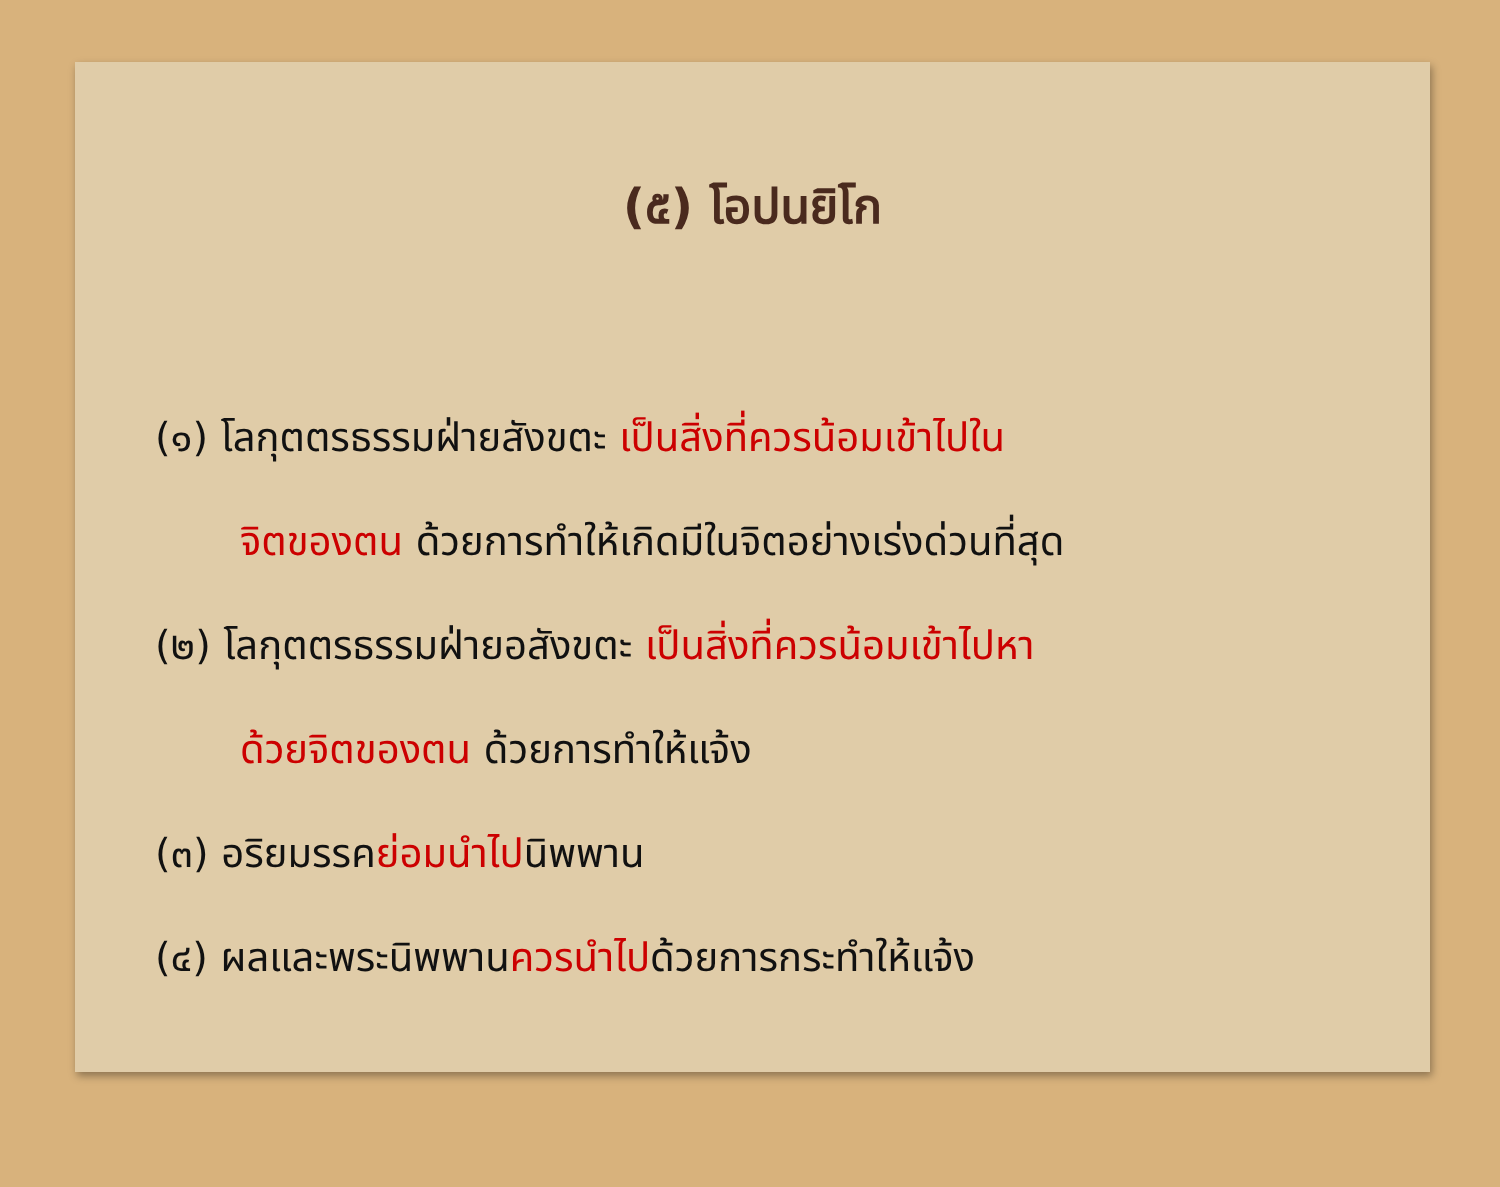(๕) โอปนยิโก
(๑) โลกุตตรธรรมฝ่ายสังขตะ เป็นสิ่งที่ควรน้อมเข้าไปใน
จิตของตน ด้วยการทำให้เกิดมีในจิตอย่างเร่งด่วนที่สุด
(๒) โลกุตตรธรรมฝ่ายอสังขตะ เป็นสิ่งที่ควรน้อมเข้าไปหา
ด้วยจิตของตน ด้วยการทำให้แจ้ง
(๓) อริยมรรคย่อมนำไปนิพพาน
(๔) ผลและพระนิพพานควรนำไปด้วยการกระทำให้แจ้ง